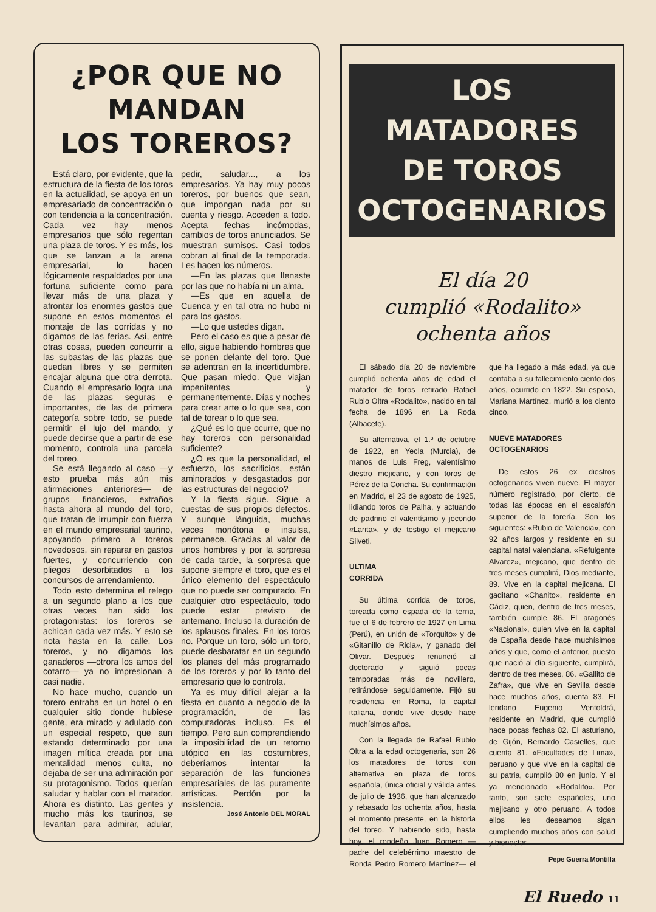¿POR QUE NO MANDAN
LOS TOREROS?
Está claro, por evidente, que la estructura de la fiesta de los toros en la actualidad, se apoya en un empresariado de concentración o con tendencia a la concentración. Cada vez hay menos empresarios que sólo regentan una plaza de toros. Y es más, los que se lanzan a la arena empresarial, lo hacen lógicamente respaldados por una fortuna suficiente como para llevar más de una plaza y afrontar los enormes gastos que supone en estos momentos el montaje de las corridas y no digamos de las ferias. Así, entre otras cosas, pueden concurrir a las subastas de las plazas que quedan libres y se permiten encajar alguna que otra derrota. Cuando el empresario logra una de las plazas seguras e importantes, de las de primera categoría sobre todo, se puede permitir el lujo del mando, y puede decirse que a partir de ese momento, controla una parcela del toreo.
Se está llegando al caso —y esto prueba más aún mis afirmaciones anteriores— de grupos financieros, extraños hasta ahora al mundo del toro, que tratan de irrumpir con fuerza en el mundo empresarial taurino, apoyando primero a toreros novedosos, sin reparar en gastos fuertes, y concurriendo con pliegos desorbitados a los concursos de arrendamiento.
Todo esto determina el relego a un segundo plano a los que otras veces han sido los protagonistas: los toreros se achican cada vez más. Y esto se nota hasta en la calle. Los toreros, y no digamos los ganaderos —otro­ra los amos del cotarro— ya no impresionan a casi nadie.
No hace mucho, cuando un torero entraba en un hotel o en cualquier sitio donde hubiese gente, era mirado y adulado con un especial respeto, que aun estando determinado por una imagen mítica creada por una mentalidad menos culta, no dejaba de ser una admiración por su protagonismo. Todos querían saludar y hablar con el matador. Ahora es distinto. Las gentes y mucho más los taurinos, se levantan para admirar, adular, pedir, saludar..., a los empresarios. Ya hay muy pocos toreros, por buenos que sean, que impongan nada por su cuenta y riesgo. Acceden a todo. Acepta fechas incómodas, cambios de toros anunciados. Se muestran sumisos. Casi todos cobran al final de la temporada. Les hacen los números.
—En las plazas que llenaste por las que no había ni un alma.
—Es que en aquella de Cuenca y en tal otra no hubo ni para los gastos.
—Lo que ustedes digan.
Pero el caso es que a pesar de ello, sigue habiendo hombres que se ponen delante del toro. Que se adentran en la incertidumbre. Que pasan miedo. Que viajan impenitentes y permanentemente. Días y noches para crear arte o lo que sea, con tal de torear o lo que sea.
¿Qué es lo que ocurre, que no hay toreros con personalidad suficiente?
¿O es que la personalidad, el esfuerzo, los sacrificios, están aminorados y desgastados por las estructuras del negocio?
Y la fiesta sigue. Sigue a cuestas de sus propios defectos. Y aunque lánguida, muchas veces monótona e insulsa, permanece. Gracias al valor de unos hombres y por la sorpresa de cada tarde, la sorpresa que supone siempre el toro, que es el único elemento del espectáculo que no puede ser computado. En cualquier otro espectáculo, todo puede estar previsto de antemano. Incluso la duración de los aplausos finales. En los toros no. Porque un toro, sólo un toro, puede desbaratar en un segundo los planes del más programado de los toreros y por lo tanto del empresario que lo controla.
Ya es muy difícil alejar a la fiesta en cuanto a negocio de la programación, de las computadoras incluso. Es el tiempo. Pero aun comprendiendo la imposibilidad de un retorno utópico en las costumbres, deberíamos intentar la separación de las funciones empresariales de las puramente artísticas. Perdón por la insistencia.
José Antonio DEL MORAL
LOS MATADORES
DE TOROS
OCTOGENARIOS
El día 20
cumplió «Rodalito»
ochenta años
El sábado día 20 de noviembre cumplió ochenta años de edad el matador de toros retirado Rafael Rubio Oltra «Rodalito», nacido en tal fecha de 1896 en La Roda (Albacete).
Su alternativa, el 1.º de octubre de 1922, en Yecla (Murcia), de manos de Luis Freg, valentísimo diestro mejicano, y con toros de Pérez de la Concha. Su confirmación en Madrid, el 23 de agosto de 1925, lidiando toros de Palha, y actuando de padrino el valentísimo y jocondo «Larita», y de testigo el mejicano Silveti.
ULTIMA
CORRIDA
Su última corrida de toros, toreada como espada de la terna, fue el 6 de febrero de 1927 en Lima (Perú), en unión de «Torquito» y de «Gitanillo de Ricla», y ganado del Olivar. Después renunció al doctorado y siguió pocas temporadas más de novillero, retirándose seguidamente. Fijó su residencia en Roma, la capital italiana, donde vive desde hace muchísimos años.
Con la llegada de Rafael Rubio Oltra a la edad octogenaria, son 26 los matadores de toros con alternativa en plaza de toros española, única oficial y válida antes de julio de 1936, que han alcanzado y rebasado los ochenta años, hasta el momento presente, en la historia del toreo. Y habiendo sido, hasta hoy, el rondeño Juan Romero —padre del celebérrimo maestro de Ronda Pedro Romero Martínez— el que ha llegado a más edad, ya que contaba a su fallecimiento ciento dos años, ocurrido en 1822. Su esposa, Mariana Martínez, murió a los ciento cinco.
NUEVE MATADORES
OCTOGENARIOS
De estos 26 ex diestros octogenarios viven nueve. El mayor número registrado, por cierto, de todas las épocas en el escalafón superior de la torería. Son los siguientes: «Rubio de Valencia», con 92 años largos y residente en su capital natal valenciana. «Refulgente Alvarez», mejicano, que dentro de tres meses cumplirá, Dios mediante, 89. Vive en la capital mejicana. El gaditano «Chanito», residente en Cádiz, quien, dentro de tres meses, también cumple 86. El aragonés «Nacional», quien vive en la capital de España desde hace muchísimos años y que, como el anterior, puesto que nació al día siguiente, cumplirá, dentro de tres meses, 86. «Gallito de Zafra», que vive en Sevilla desde hace muchos años, cuenta 83. El leridano Eugenio Ventoldrá, residente en Madrid, que cumplió hace pocas fechas 82. El asturiano, de Gijón, Bernardo Casielles, que cuenta 81. «Facultades de Lima», peruano y que vive en la capital de su patria, cumplió 80 en junio. Y el ya mencionado «Rodalito». Por tanto, son siete españoles, uno mejicano y otro peruano. A todos ellos les deseamos sigan cumpliendo muchos años con salud y bienestar.
Pepe Guerra Montilla
El Ruedo 11